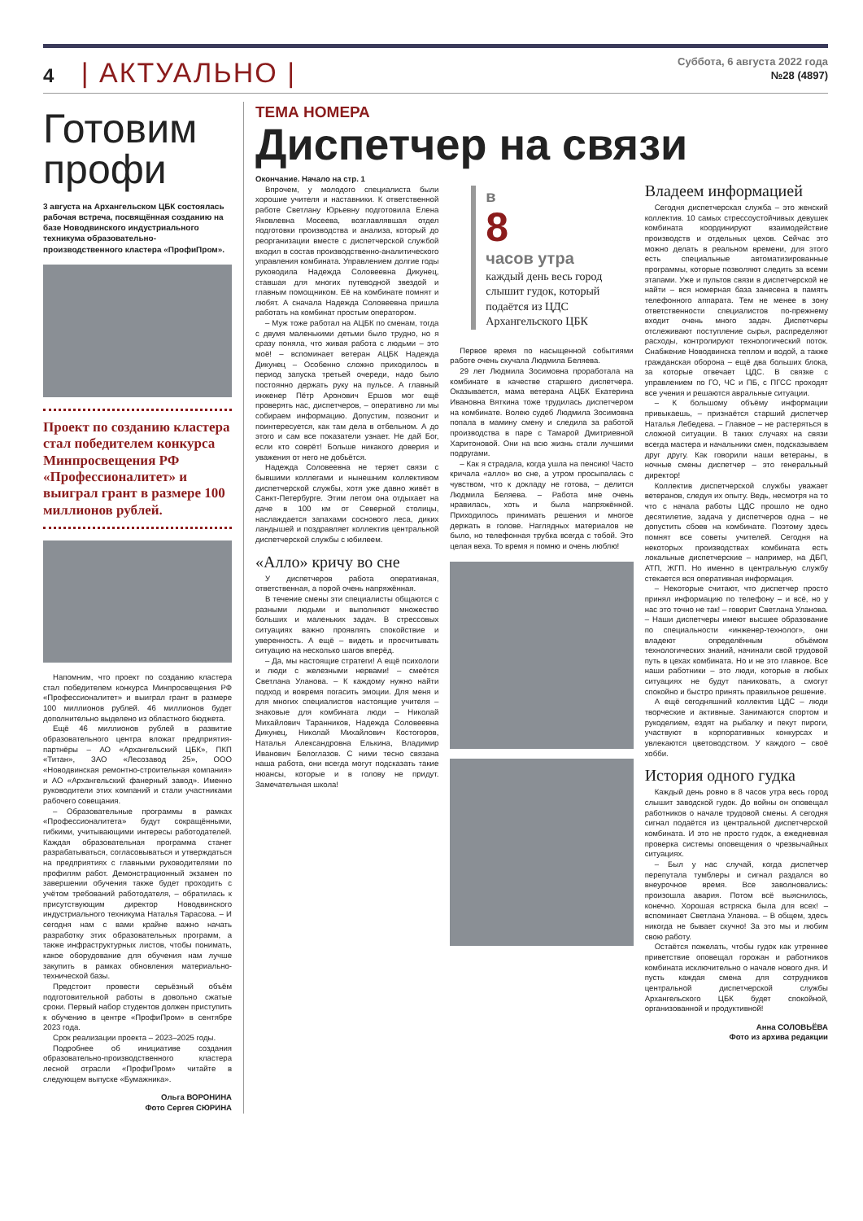4 | АКТУАЛЬНО |
Суббота, 6 августа 2022 года
№28 (4897)
Готовим профи
3 августа на Архангельском ЦБК состоялась рабочая встреча, посвящённая созданию на базе Новодвинского индустриального техникума образовательно-производственного кластера «ПрофиПром».
Проект по созданию кластера стал победителем конкурса Минпросвещения РФ «Профессионалитет» и выиграл грант в размере 100 миллионов рублей.
Напомним, что проект по созданию кластера стал победителем конкурса Минпросвещения РФ «Профессионалитет» и выиграл грант в размере 100 миллионов рублей. 46 миллионов будет дополнительно выделено из областного бюджета.
Ещё 46 миллионов рублей в развитие образовательного центра вложат предприятия-партнёры – АО «Архангельский ЦБК», ПКП «Титан», ЗАО «Лесозавод 25», ООО «Новодвинская ремонтно-строительная компания» и АО «Архангельский фанерный завод». Именно руководители этих компаний и стали участниками рабочего совещания.
– Образовательные программы в рамках «Профессионалитета» будут сокращёнными, гибкими, учитывающими интересы работодателей. Каждая образовательная программа станет разрабатываться, согласовываться и утверждаться на предприятиях с главными руководителями по профилям работ. Демонстрационный экзамен по завершении обучения также будет проходить с учётом требований работодателя, – обратилась к присутствующим директор Новодвинского индустриального техникума Наталья Тарасова. – И сегодня нам с вами крайне важно начать разработку этих образовательных программ, а также инфраструктурных листов, чтобы понимать, какое оборудование для обучения нам лучше закупить в рамках обновления материально-технической базы.
Предстоит провести серьёзный объём подготовительной работы в довольно сжатые сроки. Первый набор студентов должен приступить к обучению в центре «ПрофиПром» в сентябре 2023 года.
Срок реализации проекта – 2023–2025 годы.
Подробнее об инициативе создания образовательно-производственного кластера лесной отрасли «ПрофиПром» читайте в следующем выпуске «Бумажника».
Ольга ВОРОНИНА
Фото Сергея СЮРИНА
ТЕМА НОМЕРА
Диспетчер на связи
Окончание. Начало на стр. 1
Впрочем, у молодого специалиста были хорошие учителя и наставники. К ответственной работе Светлану Юрьевну подготовила Елена Яковлевна Мосеева, возглавлявшая отдел подготовки производства и анализа, который до реорганизации вместе с диспетчерской службой входил в состав производственно-аналитического управления комбината. Управлением долгие годы руководила Надежда Соловеевна Дикунец, ставшая для многих путеводной звездой и главным помощником. Её на комбинате помнят и любят. А сначала Надежда Соловеевна пришла работать на комбинат простым оператором.
– Муж тоже работал на АЦБК по сменам, тогда с двумя маленькими детьми было трудно, но я сразу поняла, что живая работа с людьми – это моё! – вспоминает ветеран АЦБК Надежда Дикунец – Особенно сложно приходилось в период запуска третьей очереди, надо было постоянно держать руку на пульсе. А главный инженер Пётр Аронович Ершов мог ещё проверять нас, диспетчеров, – оперативно ли мы собираем информацию. Допустим, позвонит и поинтересуется, как там дела в отбельном. А до этого и сам все показатели узнает. Не дай Бог, если кто соврёт! Больше никакого доверия и уважения от него не добьётся.
Надежда Соловеевна не теряет связи с бывшими коллегами и нынешним коллективом диспетчерской службы, хотя уже давно живёт в Санкт-Петербурге. Этим летом она отдыхает на даче в 100 км от Северной столицы, наслаждается запахами соснового леса, диких ландышей и поздравляет коллектив центральной диспетчерской службы с юбилеем.
«Алло» кричу во сне
У диспетчеров работа оперативная, ответственная, а порой очень напряжённая.
В течение смены эти специалисты общаются с разными людьми и выполняют множество больших и маленьких задач. В стрессовых ситуациях важно проявлять спокойствие и уверенность. А ещё – видеть и просчитывать ситуацию на несколько шагов вперёд.
– Да, мы настоящие стратеги! А ещё психологи и люди с железными нервами! – смеётся Светлана Уланова. – К каждому нужно найти подход и вовремя погасить эмоции. Для меня и для многих специалистов настоящие учителя – знаковые для комбината люди – Николай Михайлович Таранников, Надежда Соловеевна Дикунец, Николай Михайлович Костогоров, Наталья Александровна Елькина, Владимир Иванович Белоглазов. С ними тесно связана наша работа, они всегда могут подсказать такие нюансы, которые и в голову не придут. Замечательная школа!
в
8
часов утра
каждый день весь город слышит гудок, который подаётся из ЦДС Архангельского ЦБК
Первое время по насыщенной событиями работе очень скучала Людмила Беляева.
29 лет Людмила Зосимовна проработала на комбинате в качестве старшего диспетчера. Оказывается, мама ветерана АЦБК Екатерина Ивановна Вяткина тоже трудилась диспетчером на комбинате. Волею судеб Людмила Зосимовна попала в мамину смену и следила за работой производства в паре с Тамарой Дмитриевной Харитоновой. Они на всю жизнь стали лучшими подругами.
– Как я страдала, когда ушла на пенсию! Часто кричала «алло» во сне, а утром просыпалась с чувством, что к докладу не готова, – делится Людмила Беляева. – Работа мне очень нравилась, хоть и была напряжённой. Приходилось принимать решения и многое держать в голове. Наглядных материалов не было, но телефонная трубка всегда с тобой. Это целая веха. То время я помню и очень люблю!
Владеем информацией
Сегодня диспетчерская служба – это женский коллектив. 10 самых стрессоустойчивых девушек комбината координируют взаимодействие производств и отдельных цехов. Сейчас это можно делать в реальном времени, для этого есть специальные автоматизированные программы, которые позволяют следить за всеми этапами. Уже и пультов связи в диспетчерской не найти – вся номерная база занесена в память телефонного аппарата. Тем не менее в зону ответственности специалистов по-прежнему входит очень много задач. Диспетчеры отслеживают поступление сырья, распределяют расходы, контролируют технологический поток. Снабжение Новодвинска теплом и водой, а также гражданская оборона – ещё два больших блока, за которые отвечает ЦДС. В связке с управлением по ГО, ЧС и ПБ, с ПГСС проходят все учения и решаются авральные ситуации.
– К большому объёму информации привыкаешь, – признаётся старший диспетчер Наталья Лебедева. – Главное – не растеряться в сложной ситуации. В таких случаях на связи всегда мастера и начальники смен, подсказываем друг другу. Как говорили наши ветераны, в ночные смены диспетчер – это генеральный директор!
Коллектив диспетчерской службы уважает ветеранов, следуя их опыту. Ведь, несмотря на то что с начала работы ЦДС прошло не одно десятилетие, задача у диспетчеров одна – не допустить сбоев на комбинате. Поэтому здесь помнят все советы учителей. Сегодня на некоторых производствах комбината есть локальные диспетчерские – например, на ДБП, АТП, ЖГП. Но именно в центральную службу стекается вся оперативная информация.
– Некоторые считают, что диспетчер просто принял информацию по телефону – и всё, но у нас это точно не так! – говорит Светлана Уланова. – Наши диспетчеры имеют высшее образование по специальности «инженер-технолог», они владеют определённым объёмом технологических знаний, начинали свой трудовой путь в цехах комбината. Но и не это главное. Все наши работники – это люди, которые в любых ситуациях не будут паниковать, а смогут спокойно и быстро принять правильное решение.
А ещё сегодняшний коллектив ЦДС – люди творческие и активные. Занимаются спортом и рукоделием, ездят на рыбалку и пекут пироги, участвуют в корпоративных конкурсах и увлекаются цветоводством. У каждого – своё хобби.
История одного гудка
Каждый день ровно в 8 часов утра весь город слышит заводской гудок. До войны он оповещал работников о начале трудовой смены. А сегодня сигнал подаётся из центральной диспетчерской комбината. И это не просто гудок, а ежедневная проверка системы оповещения о чрезвычайных ситуациях.
– Был у нас случай, когда диспетчер перепутала тумблеры и сигнал раздался во внеурочное время. Все заволновались: произошла авария. Потом всё выяснилось, конечно. Хорошая встряска была для всех! – вспоминает Светлана Уланова. – В общем, здесь никогда не бывает скучно! За это мы и любим свою работу.
Остаётся пожелать, чтобы гудок как утреннее приветствие оповещал горожан и работников комбината исключительно о начале нового дня. И пусть каждая смена для сотрудников центральной диспетчерской службы Архангельского ЦБК будет спокойной, организованной и продуктивной!
Анна СОЛОВЬЁВА
Фото из архива редакции